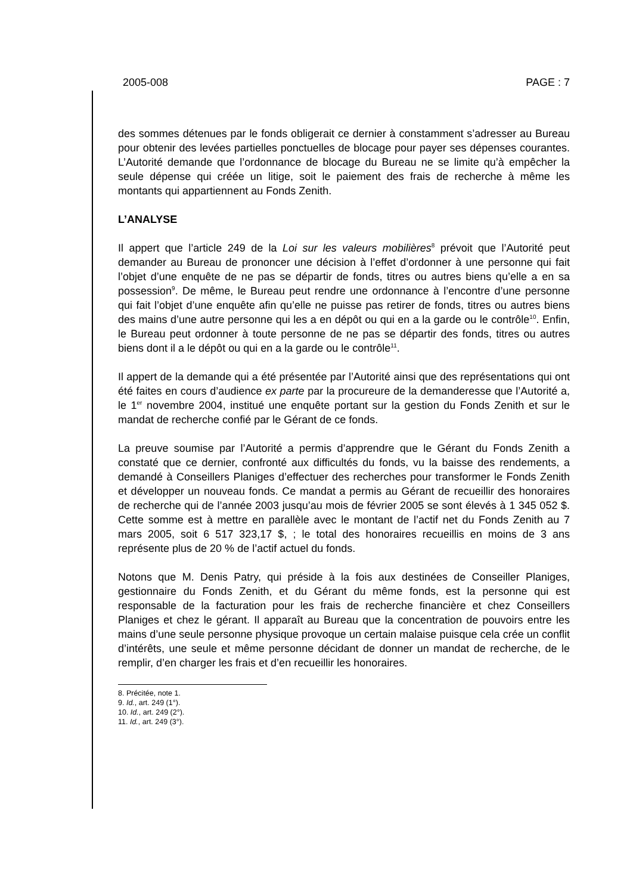2005-008 PAGE : 7
des sommes détenues par le fonds obligerait ce dernier à constamment s’adresser au Bureau pour obtenir des levées partielles ponctuelles de blocage pour payer ses dépenses courantes. L’Autorité demande que l’ordonnance de blocage du Bureau ne se limite qu’à empêcher la seule dépense qui créée un litige, soit le paiement des frais de recherche à même les montants qui appartiennent au Fonds Zenith.
L’ANALYSE
Il appert que l’article 249 de la Loi sur les valeurs mobilières<sup>8</sup> prévoit que l’Autorité peut demander au Bureau de prononcer une décision à l’effet d’ordonner à une personne qui fait l’objet d’une enquête de ne pas se départir de fonds, titres ou autres biens qu’elle a en sa possession<sup>9</sup>. De même, le Bureau peut rendre une ordonnance à l’encontre d’une personne qui fait l’objet d’une enquête afin qu’elle ne puisse pas retirer de fonds, titres ou autres biens des mains d’une autre personne qui les a en dépôt ou qui en a la garde ou le contrôle<sup>10</sup>. Enfin, le Bureau peut ordonner à toute personne de ne pas se départir des fonds, titres ou autres biens dont il a le dépôt ou qui en a la garde ou le contrôle<sup>11</sup>.
Il appert de la demande qui a été présentée par l’Autorité ainsi que des représentations qui ont été faites en cours d’audience ex parte par la procureure de la demanderesse que l’Autorité a, le 1<sup>er</sup> novembre 2004, institué une enquête portant sur la gestion du Fonds Zenith et sur le mandat de recherche confié par le Gérant de ce fonds.
La preuve soumise par l’Autorité a permis d’apprendre que le Gérant du Fonds Zenith a constaté que ce dernier, confronté aux difficultés du fonds, vu la baisse des rendements, a demandé à Conseillers Planiges d’effectuer des recherches pour transformer le Fonds Zenith et développer un nouveau fonds. Ce mandat a permis au Gérant de recueillir des honoraires de recherche qui de l’année 2003 jusqu’au mois de février 2005 se sont élevés à 1 345 052 $. Cette somme est à mettre en parallèle avec le montant de l’actif net du Fonds Zenith au 7 mars 2005, soit 6 517 323,17 $, ; le total des honoraires recueillis en moins de 3 ans représente plus de 20 % de l’actif actuel du fonds.
Notons que M. Denis Patry, qui préside à la fois aux destinées de Conseiller Planiges, gestionnaire du Fonds Zenith, et du Gérant du même fonds, est la personne qui est responsable de la facturation pour les frais de recherche financière et chez Conseillers Planiges et chez le gérant. Il apparaît au Bureau que la concentration de pouvoirs entre les mains d’une seule personne physique provoque un certain malaise puisque cela crée un conflit d’intérêts, une seule et même personne décidant de donner un mandat de recherche, de le remplir, d’en charger les frais et d’en recueillir les honoraires.
8. Précitée, note 1.
9. Id., art. 249 (1°).
10. Id., art. 249 (2°).
11. Id., art. 249 (3°).